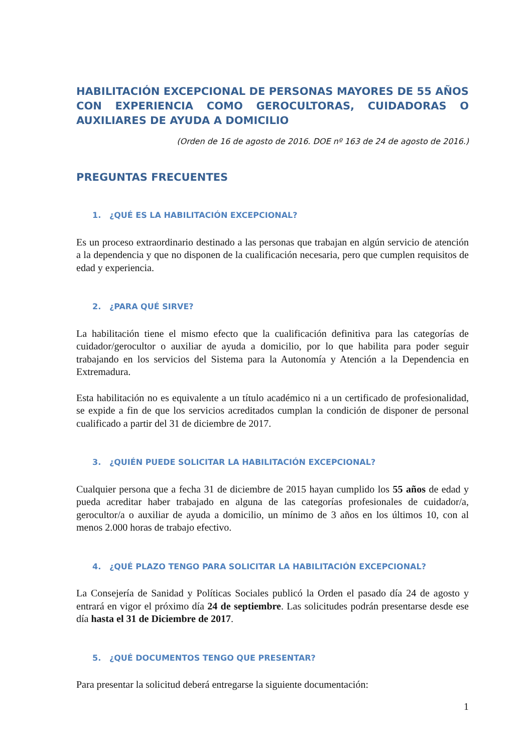HABILITACIÓN EXCEPCIONAL DE PERSONAS MAYORES DE 55 AÑOS CON EXPERIENCIA COMO GEROCULTORAS, CUIDADORAS O AUXILIARES DE AYUDA A DOMICILIO
(Orden de 16 de agosto de 2016. DOE nº 163 de 24 de agosto de 2016.)
PREGUNTAS FRECUENTES
1. ¿QUÉ ES LA HABILITACIÓN EXCEPCIONAL?
Es un proceso extraordinario destinado a las personas que trabajan en algún servicio de atención a la dependencia y que no disponen de la cualificación necesaria, pero que cumplen requisitos de edad y experiencia.
2. ¿PARA QUÉ SIRVE?
La habilitación tiene el mismo efecto que la cualificación definitiva para las categorías de cuidador/gerocultor o auxiliar de ayuda a domicilio, por lo que habilita para poder seguir trabajando en los servicios del Sistema para la Autonomía y Atención a la Dependencia en Extremadura.
Esta habilitación no es equivalente a un título académico ni a un certificado de profesionalidad, se expide a fin de que los servicios acreditados cumplan la condición de disponer de personal cualificado a partir del 31 de diciembre de 2017.
3. ¿QUIÉN PUEDE SOLICITAR LA HABILITACIÓN EXCEPCIONAL?
Cualquier persona que a fecha 31 de diciembre de 2015 hayan cumplido los 55 años de edad y pueda acreditar haber trabajado en alguna de las categorías profesionales de cuidador/a, gerocultor/a o auxiliar de ayuda a domicilio, un mínimo de 3 años en los últimos 10, con al menos 2.000 horas de trabajo efectivo.
4. ¿QUÉ PLAZO TENGO PARA SOLICITAR LA HABILITACIÓN EXCEPCIONAL?
La Consejería de Sanidad y Políticas Sociales publicó la Orden el pasado día 24 de agosto y entrará en vigor el próximo día 24 de septiembre. Las solicitudes podrán presentarse desde ese día hasta el 31 de Diciembre de 2017.
5. ¿QUÉ DOCUMENTOS TENGO QUE PRESENTAR?
Para presentar la solicitud deberá entregarse la siguiente documentación:
1